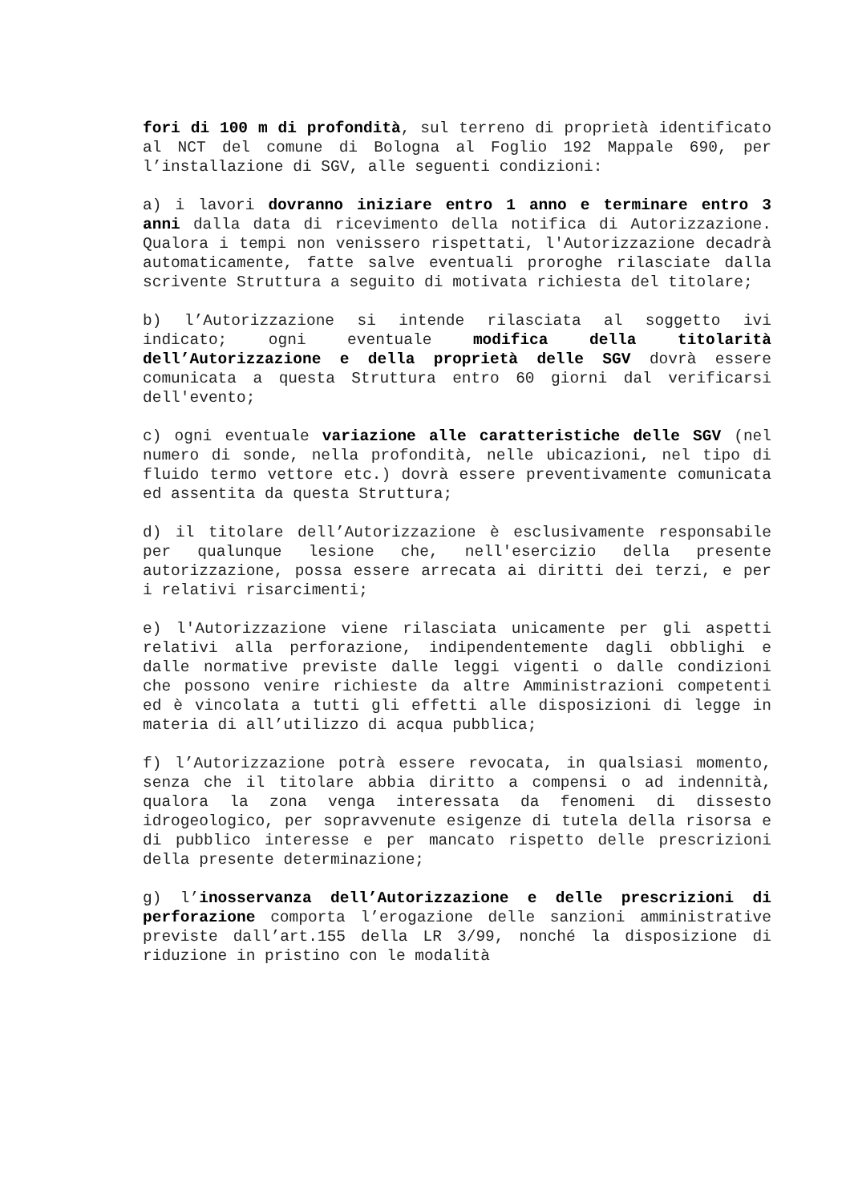fori di 100 m di profondità, sul terreno di proprietà identificato al NCT del comune di Bologna al Foglio 192 Mappale 690, per l’installazione di SGV, alle seguenti condizioni:
a) i lavori dovranno iniziare entro 1 anno e terminare entro 3 anni dalla data di ricevimento della notifica di Autorizzazione. Qualora i tempi non venissero rispettati, l'Autorizzazione decadrà automaticamente, fatte salve eventuali proroghe rilasciate dalla scrivente Struttura a seguito di motivata richiesta del titolare;
b) l’Autorizzazione si intende rilasciata al soggetto ivi indicato; ogni eventuale modifica della titolarità dell’Autorizzazione e della proprietà delle SGV dovrà essere comunicata a questa Struttura entro 60 giorni dal verificarsi dell'evento;
c) ogni eventuale variazione alle caratteristiche delle SGV (nel numero di sonde, nella profondità, nelle ubicazioni, nel tipo di fluido termo vettore etc.) dovrà essere preventivamente comunicata ed assentita da questa Struttura;
d) il titolare dell’Autorizzazione è esclusivamente responsabile per qualunque lesione che, nell'esercizio della presente autorizzazione, possa essere arrecata ai diritti dei terzi, e per i relativi risarcimenti;
e) l'Autorizzazione viene rilasciata unicamente per gli aspetti relativi alla perforazione, indipendentemente dagli obblighi e dalle normative previste dalle leggi vigenti o dalle condizioni che possono venire richieste da altre Amministrazioni competenti ed è vincolata a tutti gli effetti alle disposizioni di legge in materia di all’utilizzo di acqua pubblica;
f) l’Autorizzazione potrà essere revocata, in qualsiasi momento, senza che il titolare abbia diritto a compensi o ad indennità, qualora la zona venga interessata da fenomeni di dissesto idrogeologico, per sopravvenute esigenze di tutela della risorsa e di pubblico interesse e per mancato rispetto delle prescrizioni della presente determinazione;
g) l’inosservanza dell’Autorizzazione e delle prescrizioni di perforazione comporta l’erogazione delle sanzioni amministrative previste dall’art.155 della LR 3/99, nonché la disposizione di riduzione in pristino con le modalità